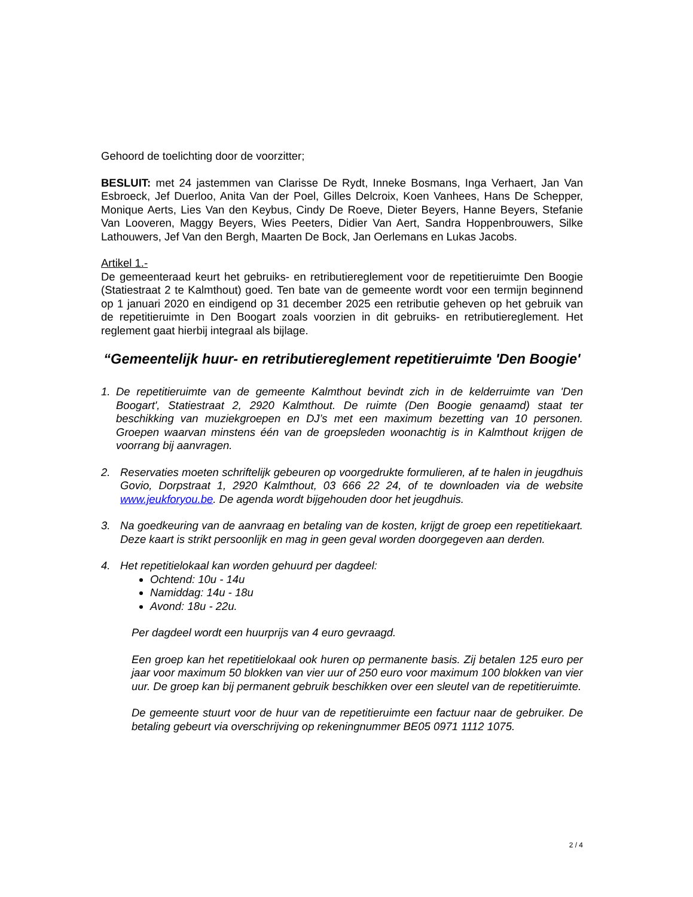Gehoord de toelichting door de voorzitter;
BESLUIT: met 24 jastemmen van Clarisse De Rydt, Inneke Bosmans, Inga Verhaert, Jan Van Esbroeck, Jef Duerloo, Anita Van der Poel, Gilles Delcroix, Koen Vanhees, Hans De Schepper, Monique Aerts, Lies Van den Keybus, Cindy De Roeve, Dieter Beyers, Hanne Beyers, Stefanie Van Looveren, Maggy Beyers, Wies Peeters, Didier Van Aert, Sandra Hoppenbrouwers, Silke Lathouwers, Jef Van den Bergh, Maarten De Bock, Jan Oerlemans en Lukas Jacobs.
Artikel 1.-
De gemeenteraad keurt het gebruiks- en retributiereglement voor de repetitieruimte Den Boogie (Statiestraat 2 te Kalmthout) goed. Ten bate van de gemeente wordt voor een termijn beginnend op 1 januari 2020 en eindigend op 31 december 2025 een retributie geheven op het gebruik van de repetitieruimte in Den Boogart zoals voorzien in dit gebruiks- en retributiereglement. Het reglement gaat hierbij integraal als bijlage.
“Gemeentelijk huur- en retributiereglement repetitieruimte 'Den Boogie'
1. De repetitieruimte van de gemeente Kalmthout bevindt zich in de kelderruimte van 'Den Boogart', Statiestraat 2, 2920 Kalmthout. De ruimte (Den Boogie genaamd) staat ter beschikking van muziekgroepen en DJ’s met een maximum bezetting van 10 personen. Groepen waarvan minstens één van de groepsleden woonachtig is in Kalmthout krijgen de voorrang bij aanvragen.
2. Reservaties moeten schriftelijk gebeuren op voorgedrukte formulieren, af te halen in jeugdhuis Govio, Dorpstraat 1, 2920 Kalmthout, 03 666 22 24, of te downloaden via de website www.jeukforyou.be. De agenda wordt bijgehouden door het jeugdhuis.
3. Na goedkeuring van de aanvraag en betaling van de kosten, krijgt de groep een repetitiekaart. Deze kaart is strikt persoonlijk en mag in geen geval worden doorgegeven aan derden.
4. Het repetitielokaal kan worden gehuurd per dagdeel:
Ochtend: 10u - 14u
Namiddag: 14u - 18u
Avond: 18u - 22u.
Per dagdeel wordt een huurprijs van 4 euro gevraagd.
Een groep kan het repetitielokaal ook huren op permanente basis. Zij betalen 125 euro per jaar voor maximum 50 blokken van vier uur of 250 euro voor maximum 100 blokken van vier uur. De groep kan bij permanent gebruik beschikken over een sleutel van de repetitieruimte.
De gemeente stuurt voor de huur van de repetitieruimte een factuur naar de gebruiker. De betaling gebeurt via overschrijving op rekeningnummer BE05 0971 1112 1075.
2 / 4